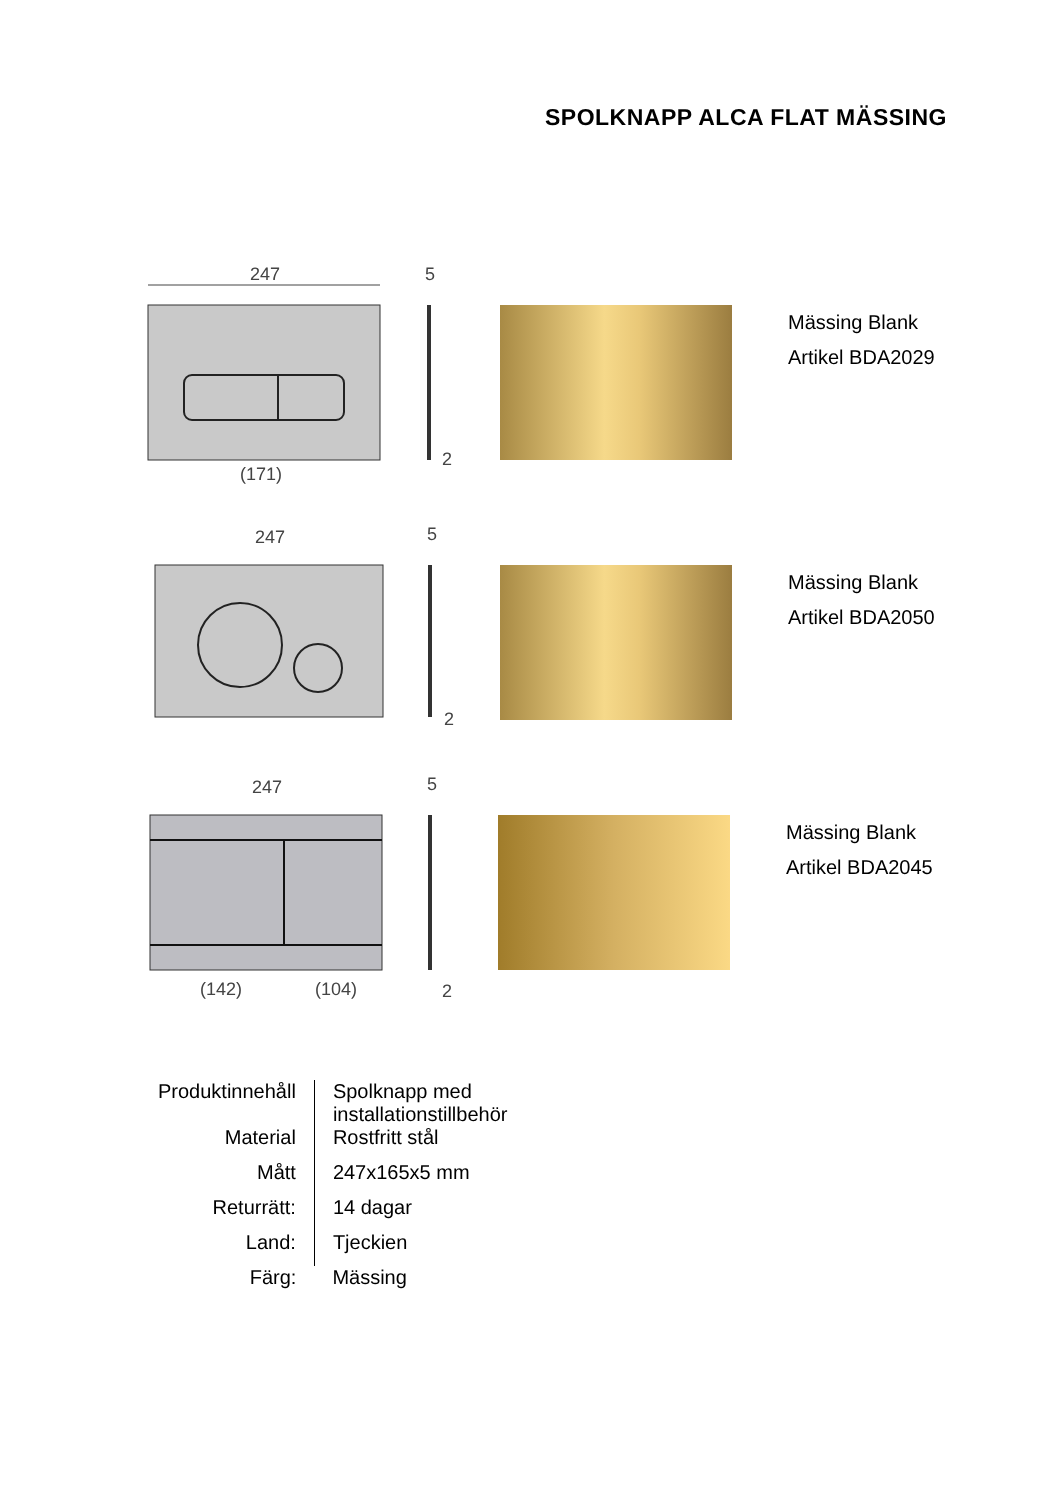SPOLKNAPP ALCA FLAT MÄSSING
247
(171)
5
2
Mässing Blank
Artikel BDA2029
247
5
2
Mässing Blank
Artikel BDA2050
247
(142)
(104)
5
2
Mässing Blank
Artikel BDA2045
| Produktinnehåll | Spolknapp med installationstillbehör |
| Material | Rostfritt stål |
| Mått | 247x165x5 mm |
| Returrätt: | 14 dagar |
| Land: | Tjeckien |
| Färg: | Mässing |